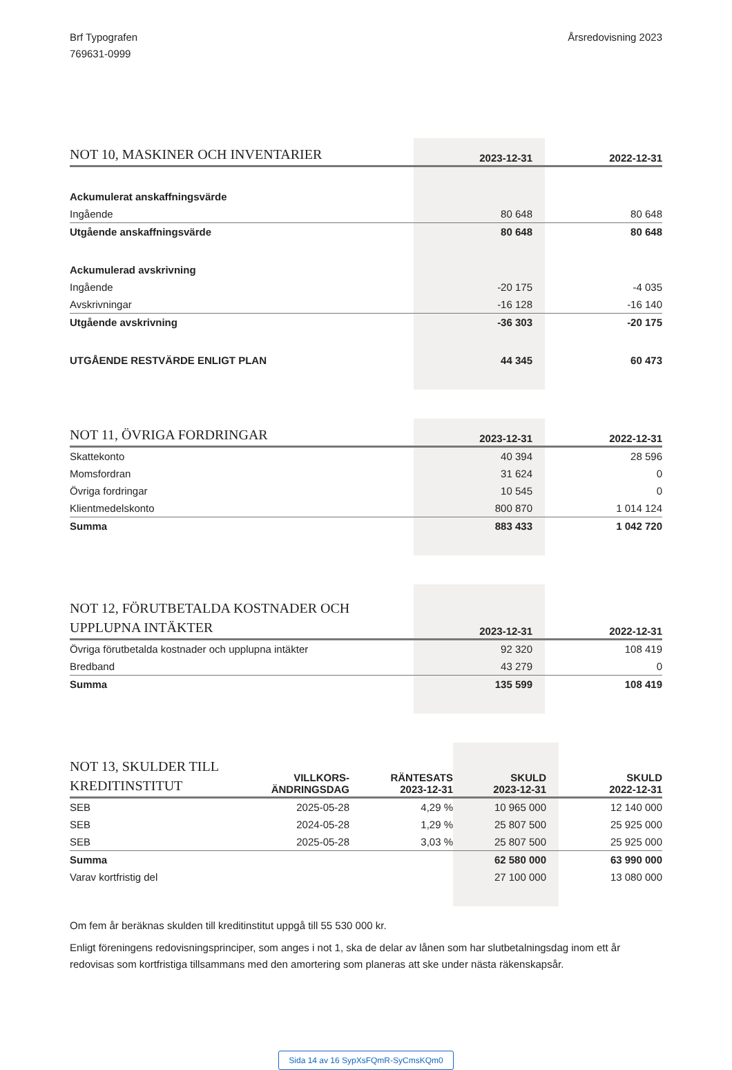Brf Typografen
769631-0999
Årsredovisning 2023
| NOT 10, MASKINER OCH INVENTARIER | 2023-12-31 | 2022-12-31 |
| --- | --- | --- |
| Ackumulerat anskaffningsvärde | | |
| Ingående | 80 648 | 80 648 |
| Utgående anskaffningsvärde | 80 648 | 80 648 |
| Ackumulerad avskrivning | | |
| Ingående | -20 175 | -4 035 |
| Avskrivningar | -16 128 | -16 140 |
| Utgående avskrivning | -36 303 | -20 175 |
| UTGÅENDE RESTVÄRDE ENLIGT PLAN | 44 345 | 60 473 |
| NOT 11, ÖVRIGA FORDRINGAR | 2023-12-31 | 2022-12-31 |
| --- | --- | --- |
| Skattekonto | 40 394 | 28 596 |
| Momsfordran | 31 624 | 0 |
| Övriga fordringar | 10 545 | 0 |
| Klientmedelskonto | 800 870 | 1 014 124 |
| Summa | 883 433 | 1 042 720 |
| NOT 12, FÖRUTBETALDA KOSTNADER OCH UPPLUPNA INTÄKTER | 2023-12-31 | 2022-12-31 |
| --- | --- | --- |
| Övriga förutbetalda kostnader och upplupna intäkter | 92 320 | 108 419 |
| Bredband | 43 279 | 0 |
| Summa | 135 599 | 108 419 |
| NOT 13, SKULDER TILL KREDITINSTITUT | VILLKORS- ÄNDRINGSDAG | RÄNTESATS 2023-12-31 | SKULD 2023-12-31 | SKULD 2022-12-31 |
| --- | --- | --- | --- | --- |
| SEB | 2025-05-28 | 4,29 % | 10 965 000 | 12 140 000 |
| SEB | 2024-05-28 | 1,29 % | 25 807 500 | 25 925 000 |
| SEB | 2025-05-28 | 3,03 % | 25 807 500 | 25 925 000 |
| Summa | | | 62 580 000 | 63 990 000 |
| Varav kortfristig del | | | 27 100 000 | 13 080 000 |
Om fem år beräknas skulden till kreditinstitut uppgå till 55 530 000 kr.
Enligt föreningens redovisningsprinciper, som anges i not 1, ska de delar av lånen som har slutbetalningsdag inom ett år redovisas som kortfristiga tillsammans med den amortering som planeras att ske under nästa räkenskapsår.
Sida 14 av 16 SypXsFQmR-SyCmsKQm0